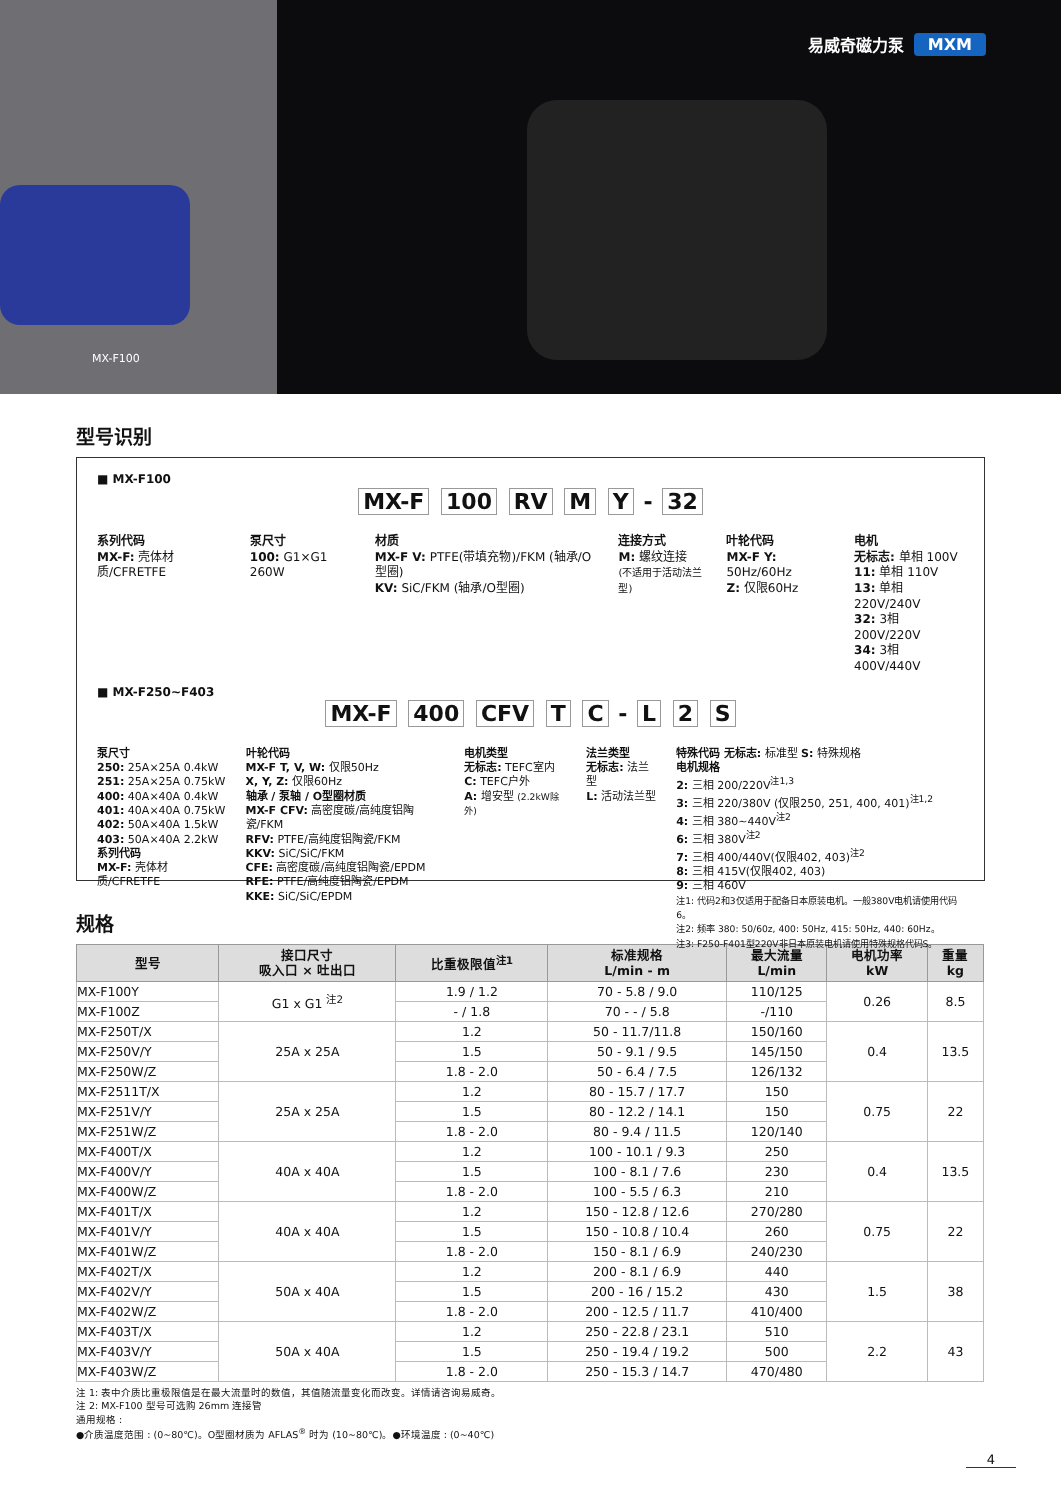MX-F100
易威奇磁力泵 MXM
型号识别
■ MX-F100
MX-F 100 RV M Y - 32
系列代码
MX-F: 壳体材质/CFRETFE
泵尺寸
100: G1×G1 260W
材质
MX-F V: PTFE(带填充物)/FKM (轴承/O型圈)
KV: SiC/FKM (轴承/O型圈)
连接方式
M: 螺纹连接
(不适用于活动法兰型)
叶轮代码
MX-F Y: 50Hz/60Hz
Z: 仅限60Hz
电机
无标志: 单相 100V
11: 单相 110V
13: 单相 220V/240V
32: 3相 200V/220V
34: 3相 400V/440V
■ MX-F250~F403
MX-F 400 CFV T C - L 2 S
泵尺寸
250: 25A×25A 0.4kW
251: 25A×25A 0.75kW
400: 40A×40A 0.4kW
401: 40A×40A 0.75kW
402: 50A×40A 1.5kW
403: 50A×40A 2.2kW
系列代码
MX-F: 壳体材质/CFRETFE
叶轮代码
MX-F T, V, W: 仅限50Hz
X, Y, Z: 仅限60Hz
轴承 / 泵轴 / O型圈材质
MX-F CFV: 高密度碳/高纯度铝陶瓷/FKM
RFV: PTFE/高纯度铝陶瓷/FKM
KKV: SiC/SiC/FKM
CFE: 高密度碳/高纯度铝陶瓷/EPDM
RFE: PTFE/高纯度铝陶瓷/EPDM
KKE: SiC/SiC/EPDM
电机类型
无标志: TEFC室内
C: TEFC户外
A: 增安型 (2.2kW除外)
法兰类型
无标志: 法兰型
L: 活动法兰型
特殊代码 无标志: 标准型 S: 特殊规格
电机规格
2: 三相 200/220V<sup>注1,3</sup>
3: 三相 220/380V (仅限250, 251, 400, 401)<sup>注1,2</sup>
4: 三相 380~440V<sup>注2</sup>
6: 三相 380V<sup>注2</sup>
7: 三相 400/440V(仅限402, 403)<sup>注2</sup>
8: 三相 415V(仅限402, 403)
9: 三相 460V
注1: 代码2和3仅适用于配备日本原装电机。一般380V电机请使用代码6。
注2: 频率 380: 50/60z, 400: 50Hz, 415: 50Hz, 440: 60Hz。
注3: F250-F401型220V非日本原装电机请使用特殊规格代码S。
规格
| 型号 | 接口尺寸 吸入口 × 吐出口 | 比重极限值<sup>注1</sup> | 标准规格 L/min - m | 最大流量 L/min | 电机功率 kW | 重量 kg |
| --- | --- | --- | --- | --- | --- | --- |
| MX-F100Y | G1 x G1 <sup>注2</sup> | 1.9 / 1.2 | 70 - 5.8 / 9.0 | 110/125 | 0.26 | 8.5 |
| MX-F100Z | | - / 1.8 | 70 - - / 5.8 | -/110 | | |
| MX-F250T/X | 25A x 25A | 1.2 | 50 - 11.7/11.8 | 150/160 | 0.4 | 13.5 |
| MX-F250V/Y | | 1.5 | 50 - 9.1 / 9.5 | 145/150 | | |
| MX-F250W/Z | | 1.8 - 2.0 | 50 - 6.4 / 7.5 | 126/132 | | |
| MX-F2511T/X | 25A x 25A | 1.2 | 80 - 15.7 / 17.7 | 150 | 0.75 | 22 |
| MX-F251V/Y | | 1.5 | 80 - 12.2 / 14.1 | 150 | | |
| MX-F251W/Z | | 1.8 - 2.0 | 80 - 9.4 / 11.5 | 120/140 | | |
| MX-F400T/X | 40A x 40A | 1.2 | 100 - 10.1 / 9.3 | 250 | 0.4 | 13.5 |
| MX-F400V/Y | | 1.5 | 100 - 8.1 / 7.6 | 230 | | |
| MX-F400W/Z | | 1.8 - 2.0 | 100 - 5.5 / 6.3 | 210 | | |
| MX-F401T/X | 40A x 40A | 1.2 | 150 - 12.8 / 12.6 | 270/280 | 0.75 | 22 |
| MX-F401V/Y | | 1.5 | 150 - 10.8 / 10.4 | 260 | | |
| MX-F401W/Z | | 1.8 - 2.0 | 150 - 8.1 / 6.9 | 240/230 | | |
| MX-F402T/X | 50A x 40A | 1.2 | 200 - 8.1 / 6.9 | 440 | 1.5 | 38 |
| MX-F402V/Y | | 1.5 | 200 - 16 / 15.2 | 430 | | |
| MX-F402W/Z | | 1.8 - 2.0 | 200 - 12.5 / 11.7 | 410/400 | | |
| MX-F403T/X | 50A x 40A | 1.2 | 250 - 22.8 / 23.1 | 510 | 2.2 | 43 |
| MX-F403V/Y | | 1.5 | 250 - 19.4 / 19.2 | 500 | | |
| MX-F403W/Z | | 1.8 - 2.0 | 250 - 15.3 / 14.7 | 470/480 | | |
注 1: 表中介质比重极限值是在最大流量时的数值，其值随流量变化而改变。详情请咨询易威奇。
注 2: MX-F100 型号可选购 26mm 连接管
通用规格 :
●介质温度范围 : (0~80℃)。O型圈材质为 AFLAS<sup>®</sup> 时为 (10~80℃)。●环境温度 : (0~40℃)
4